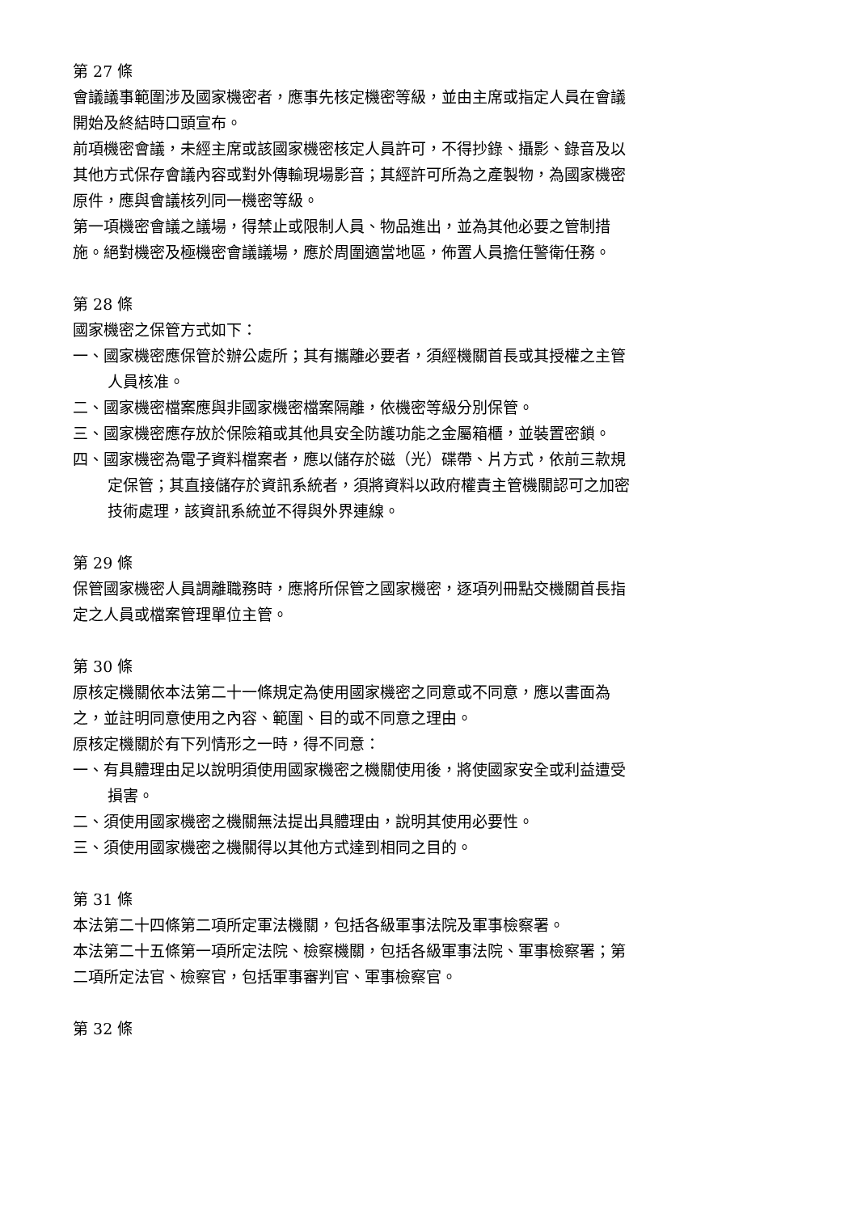第 27 條
會議議事範圍涉及國家機密者，應事先核定機密等級，並由主席或指定人員在會議開始及終結時口頭宣布。
前項機密會議，未經主席或該國家機密核定人員許可，不得抄錄、攝影、錄音及以其他方式保存會議內容或對外傳輸現場影音；其經許可所為之產製物，為國家機密原件，應與會議核列同一機密等級。
第一項機密會議之議場，得禁止或限制人員、物品進出，並為其他必要之管制措施。絕對機密及極機密會議議場，應於周圍適當地區，佈置人員擔任警衛任務。
第 28 條
國家機密之保管方式如下：
一、國家機密應保管於辦公處所；其有攜離必要者，須經機關首長或其授權之主管人員核准。
二、國家機密檔案應與非國家機密檔案隔離，依機密等級分別保管。
三、國家機密應存放於保險箱或其他具安全防護功能之金屬箱櫃，並裝置密鎖。
四、國家機密為電子資料檔案者，應以儲存於磁（光）碟帶、片方式，依前三款規定保管；其直接儲存於資訊系統者，須將資料以政府權責主管機關認可之加密技術處理，該資訊系統並不得與外界連線。
第 29 條
保管國家機密人員調離職務時，應將所保管之國家機密，逐項列冊點交機關首長指定之人員或檔案管理單位主管。
第 30 條
原核定機關依本法第二十一條規定為使用國家機密之同意或不同意，應以書面為之，並註明同意使用之內容、範圍、目的或不同意之理由。
原核定機關於有下列情形之一時，得不同意：
一、有具體理由足以說明須使用國家機密之機關使用後，將使國家安全或利益遭受損害。
二、須使用國家機密之機關無法提出具體理由，說明其使用必要性。
三、須使用國家機密之機關得以其他方式達到相同之目的。
第 31 條
本法第二十四條第二項所定軍法機關，包括各級軍事法院及軍事檢察署。
本法第二十五條第一項所定法院、檢察機關，包括各級軍事法院、軍事檢察署；第二項所定法官、檢察官，包括軍事審判官、軍事檢察官。
第 32 條